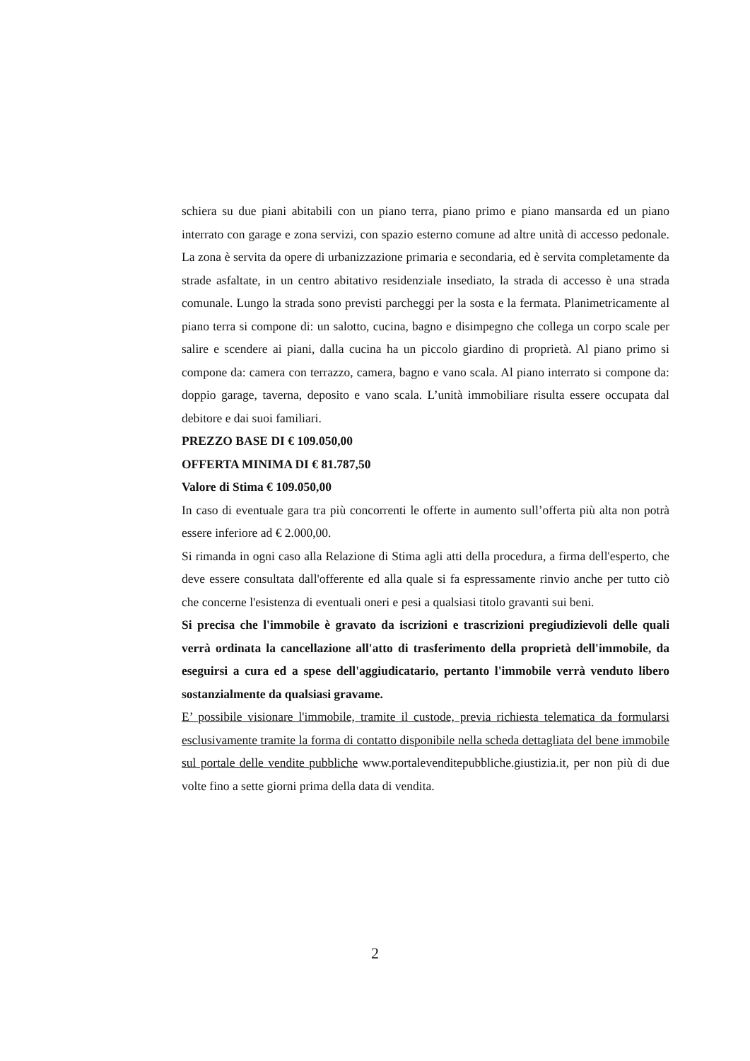schiera su due piani abitabili con un piano terra, piano primo e piano mansarda ed un piano interrato con garage e zona servizi, con spazio esterno comune ad altre unità di accesso pedonale. La zona è servita da opere di urbanizzazione primaria e secondaria, ed è servita completamente da strade asfaltate, in un centro abitativo residenziale insediato, la strada di accesso è una strada comunale. Lungo la strada sono previsti parcheggi per la sosta e la fermata. Planimetricamente al piano terra si compone di: un salotto, cucina, bagno e disimpegno che collega un corpo scale per salire e scendere ai piani, dalla cucina ha un piccolo giardino di proprietà. Al piano primo si compone da: camera con terrazzo, camera, bagno e vano scala. Al piano interrato si compone da: doppio garage, taverna, deposito e vano scala. L’unità immobiliare risulta essere occupata dal debitore e dai suoi familiari.
PREZZO BASE DI € 109.050,00
OFFERTA MINIMA DI € 81.787,50
Valore di Stima € 109.050,00
In caso di eventuale gara tra più concorrenti le offerte in aumento sull’offerta più alta non potrà essere inferiore ad € 2.000,00.
Si rimanda in ogni caso alla Relazione di Stima agli atti della procedura, a firma dell'esperto, che deve essere consultata dall'offerente ed alla quale si fa espressamente rinvio anche per tutto ciò che concerne l'esistenza di eventuali oneri e pesi a qualsiasi titolo gravanti sui beni.
Si precisa che l'immobile è gravato da iscrizioni e trascrizioni pregiudizievoli delle quali verrà ordinata la cancellazione all'atto di trasferimento della proprietà dell'immobile, da eseguirsi a cura ed a spese dell'aggiudicatario, pertanto l'immobile verrà venduto libero sostanzialmente da qualsiasi gravame.
E’ possibile visionare l'immobile, tramite il custode, previa richiesta telematica da formularsi esclusivamente tramite la forma di contatto disponibile nella scheda dettagliata del bene immobile sul portale delle vendite pubbliche www.portalevenditepubbliche.giustizia.it, per non più di due volte fino a sette giorni prima della data di vendita.
2